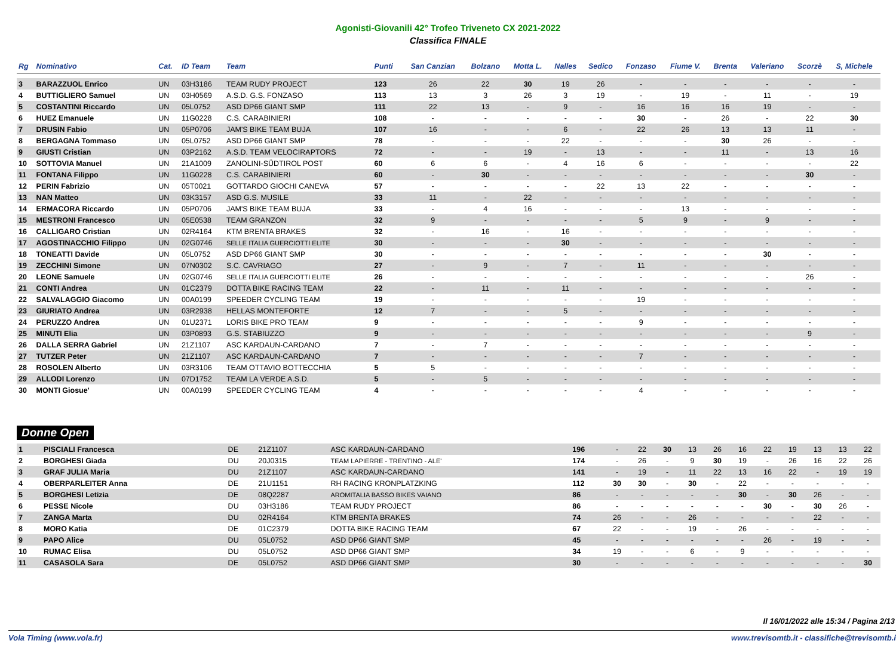Agonisti-Giovanili 42° Trofeo Triveneto CX 2021-2022
Classifica FINALE
| Rg | Nominativo | Cat. | ID Team | Team | Punti | San Canzian | Bolzano | Motta L. | Nalles | Sedico | Fonzaso | Fiume V. | Brenta | Valeriano | Scorzè | S, Michele |
| --- | --- | --- | --- | --- | --- | --- | --- | --- | --- | --- | --- | --- | --- | --- | --- | --- |
| 3 | BARAZZUOL Enrico | UN | 03H3186 | TEAM RUDY PROJECT | 123 | 26 | 22 | 30 | 19 | 26 | - | - | - | - | - | - |
| 4 | BUTTIGLIERO Samuel | UN | 03H0569 | A.S.D. G.S. FONZASO | 113 | 13 | 3 | 26 | 3 | 19 | - | 19 | - | 11 | - | 19 |
| 5 | COSTANTINI Riccardo | UN | 05L0752 | ASD DP66 GIANT SMP | 111 | 22 | 13 | - | 9 | - | 16 | 16 | 16 | 19 | - | - |
| 6 | HUEZ Emanuele | UN | 11G0228 | C.S. CARABINIERI | 108 | - | - | - | - | - | 30 | - | 26 | - | 22 | 30 |
| 7 | DRUSIN Fabio | UN | 05P0706 | JAM'S BIKE TEAM BUJA | 107 | 16 | - | - | 6 | - | 22 | 26 | 13 | 13 | 11 | - |
| 8 | BERGAGNA Tommaso | UN | 05L0752 | ASD DP66 GIANT SMP | 78 | - | - | - | 22 | - | - | - | 30 | 26 | - | - |
| 9 | GIUSTI Cristian | UN | 03P2162 | A.S.D. TEAM VELOCIRAPTORS | 72 | - | - | 19 | - | 13 | - | - | 11 | - | 13 | 16 |
| 10 | SOTTOVIA Manuel | UN | 21A1009 | ZANOLINI-SÜDTIROL POST | 60 | 6 | 6 | - | 4 | 16 | 6 | - | - | - | - | 22 |
| 11 | FONTANA Filippo | UN | 11G0228 | C.S. CARABINIERI | 60 | - | 30 | - | - | - | - | - | - | - | 30 | - |
| 12 | PERIN Fabrizio | UN | 05T0021 | GOTTARDO GIOCHI CANEVA | 57 | - | - | - | - | 22 | 13 | 22 | - | - | - | - |
| 13 | NAN Matteo | UN | 03K3157 | ASD G.S. MUSILE | 33 | 11 | - | 22 | - | - | - | - | - | - | - | - |
| 14 | ERMACORA Riccardo | UN | 05P0706 | JAM'S BIKE TEAM BUJA | 33 | - | 4 | 16 | - | - | - | 13 | - | - | - | - |
| 15 | MESTRONI Francesco | UN | 05E0538 | TEAM GRANZON | 32 | 9 | - | - | - | - | 5 | 9 | - | 9 | - | - |
| 16 | CALLIGARO Cristian | UN | 02R4164 | KTM BRENTA BRAKES | 32 | - | 16 | - | 16 | - | - | - | - | - | - | - |
| 17 | AGOSTINACCHIO Filippo | UN | 02G0746 | SELLE ITALIA GUERCIOTTI ELITE | 30 | - | - | - | 30 | - | - | - | - | - | - | - |
| 18 | TONEATTI Davide | UN | 05L0752 | ASD DP66 GIANT SMP | 30 | - | - | - | - | - | - | - | - | 30 | - | - |
| 19 | ZECCHINI Simone | UN | 07N0302 | S.C. CAVRIAGO | 27 | - | 9 | - | 7 | - | 11 | - | - | - | - | - |
| 20 | LEONE Samuele | UN | 02G0746 | SELLE ITALIA GUERCIOTTI ELITE | 26 | - | - | - | - | - | - | - | - | - | 26 | - |
| 21 | CONTI Andrea | UN | 01C2379 | DOTTA BIKE RACING TEAM | 22 | - | 11 | - | 11 | - | - | - | - | - | - | - |
| 22 | SALVALAGGIO Giacomo | UN | 00A0199 | SPEEDER CYCLING TEAM | 19 | - | - | - | - | - | 19 | - | - | - | - | - |
| 23 | GIURIATO Andrea | UN | 03R2938 | HELLAS MONTEFORTE | 12 | 7 | - | - | 5 | - | - | - | - | - | - | - |
| 24 | PERUZZO Andrea | UN | 01U2371 | LORIS BIKE PRO TEAM | 9 | - | - | - | - | - | 9 | - | - | - | - | - |
| 25 | MINUTI Elia | UN | 03P0893 | G.S. STABIUZZO | 9 | - | - | - | - | - | - | - | - | - | 9 | - |
| 26 | DALLA SERRA Gabriel | UN | 21Z1107 | ASC KARDAUN-CARDANO | 7 | - | 7 | - | - | - | - | - | - | - | - | - |
| 27 | TUTZER Peter | UN | 21Z1107 | ASC KARDAUN-CARDANO | 7 | - | - | - | - | - | 7 | - | - | - | - | - |
| 28 | ROSOLEN Alberto | UN | 03R3106 | TEAM OTTAVIO BOTTECCHIA | 5 | 5 | - | - | - | - | - | - | - | - | - | - |
| 29 | ALLODI Lorenzo | UN | 07D1752 | TEAM LA VERDE A.S.D. | 5 | - | 5 | - | - | - | - | - | - | - | - | - |
| 30 | MONTI Giosue' | UN | 00A0199 | SPEEDER CYCLING TEAM | 4 | - | - | - | - | - | 4 | - | - | - | - | - |
Donne Open
| 1 | PISCIALI Francesca | DE | 21Z1107 | ASC KARDAUN-CARDANO | 196 | - | 22 | 30 | 13 | 26 | 16 | 22 | 19 | 13 | 13 | 22 |
| 2 | BORGHESI Giada | DU | 20J0315 | TEAM LAPIERRE - TRENTINO - ALE' | 174 | - | 26 | - | 9 | 30 | 19 | - | 26 | 16 | 22 | 26 |
| 3 | GRAF JULIA Maria | DU | 21Z1107 | ASC KARDAUN-CARDANO | 141 | - | 19 | - | 11 | 22 | 13 | 16 | 22 | - | 19 | 19 |
| 4 | OBERPARLEITER Anna | DE | 21U1151 | RH RACING KRONPLATZKING | 112 | 30 | 30 | - | 30 | - | 22 | - | - | - | - | - |
| 5 | BORGHESI Letizia | DE | 08Q2287 | AROMITALIA BASSO BIKES VAIANO | 86 | - | - | - | - | - | 30 | - | 30 | 26 | - | - |
| 6 | PESSE Nicole | DU | 03H3186 | TEAM RUDY PROJECT | 86 | - | - | - | - | - | - | 30 | - | 30 | 26 | - |
| 7 | ZANGA Marta | DU | 02R4164 | KTM BRENTA BRAKES | 74 | 26 | - | - | 26 | - | - | - | - | 22 | - | - |
| 8 | MORO Katia | DE | 01C2379 | DOTTA BIKE RACING TEAM | 67 | 22 | - | - | 19 | - | 26 | - | - | - | - | - |
| 9 | PAPO Alice | DU | 05L0752 | ASD DP66 GIANT SMP | 45 | - | - | - | - | - | - | 26 | - | 19 | - | - |
| 10 | RUMAC Elisa | DU | 05L0752 | ASD DP66 GIANT SMP | 34 | 19 | - | - | 6 | - | 9 | - | - | - | - | - |
| 11 | CASASOLA Sara | DE | 05L0752 | ASD DP66 GIANT SMP | 30 | - | - | - | - | - | - | - | - | - | - | 30 |
Il 16/01/2022 alle 15:34 / Pagina 2/13
Vola Timing (www.vola.fr) www.trevisomtb.it - classifiche@trevisomtb.i